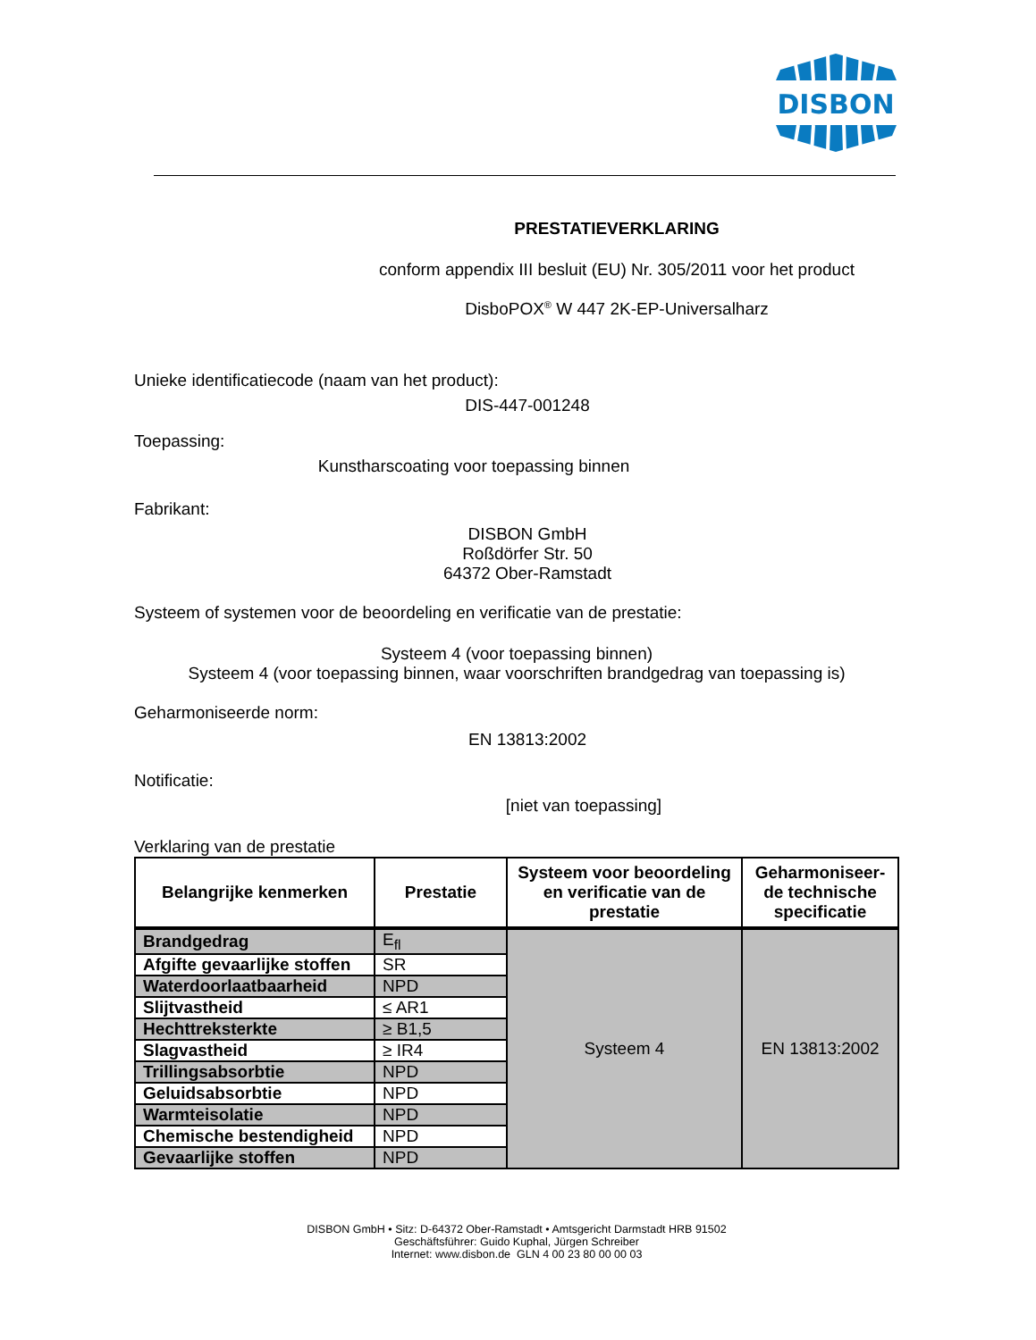DISBON
PRESTATIEVERKLARING
conform appendix III besluit (EU) Nr. 305/2011 voor het product
DisboPOX<sup>®</sup> W 447 2K-EP-Universalharz
Unieke identificatiecode (naam van het product):
DIS-447-001248
Toepassing:
Kunstharscoating voor toepassing binnen
Fabrikant:
DISBON GmbH
Roßdörfer Str. 50
64372 Ober-Ramstadt
Systeem of systemen voor de beoordeling en verificatie van de prestatie:
Systeem 4 (voor toepassing binnen)
Systeem 4 (voor toepassing binnen, waar voorschriften brandgedrag van toepassing is)
Geharmoniseerde norm:
EN 13813:2002
Notificatie:
[niet van toepassing]
Verklaring van de prestatie
| Belangrijke kenmerken | Prestatie | Systeem voor beoordeling en verificatie van de prestatie | Geharmoniseer-de technische specificatie |
| --- | --- | --- | --- |
| Brandgedrag | E<sub>fl</sub> | Systeem 4 | EN 13813:2002 |
| Afgifte gevaarlijke stoffen | SR | | |
| Waterdoorlaatbaarheid | NPD | | |
| Slijtvastheid | ≤ AR1 | | |
| Hechttreksterkte | ≥ B1,5 | | |
| Slagvastheid | ≥ IR4 | | |
| Trillingsabsorbtie | NPD | | |
| Geluidsabsorbtie | NPD | | |
| Warmteisolatie | NPD | | |
| Chemische bestendigheid | NPD | | |
| Gevaarlijke stoffen | NPD | | |
DISBON GmbH • Sitz: D-64372 Ober-Ramstadt • Amtsgericht Darmstadt HRB 91502
Geschäftsführer: Guido Kuphal, Jürgen Schreiber
Internet: www.disbon.de GLN 4 00 23 80 00 00 03